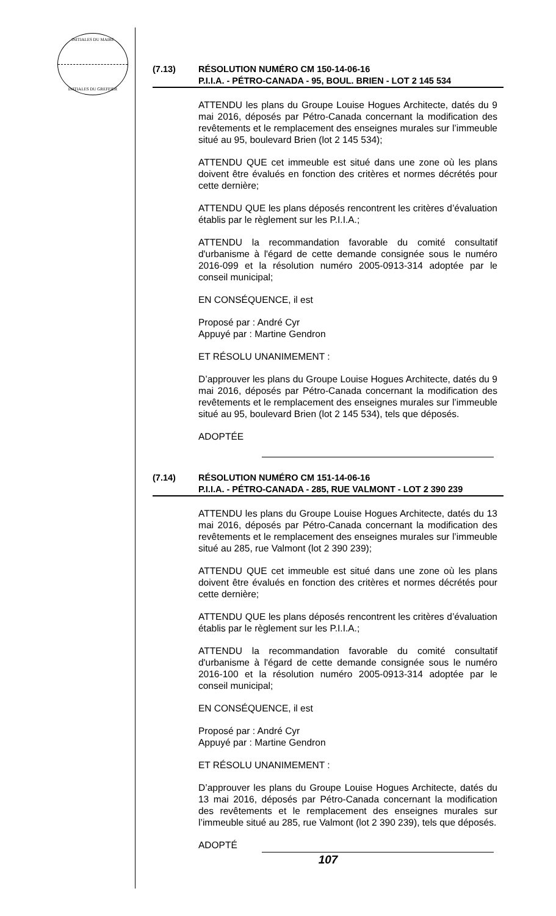INITIALES DU MAIRE
INITIALES DU GREFFIER
(7.13) RÉSOLUTION NUMÉRO CM 150-14-06-16
P.I.I.A. - PÉTRO-CANADA - 95, BOUL. BRIEN - LOT 2 145 534
ATTENDU les plans du Groupe Louise Hogues Architecte, datés du 9 mai 2016, déposés par Pétro-Canada concernant la modification des revêtements et le remplacement des enseignes murales sur l’immeuble situé au 95, boulevard Brien (lot 2 145 534);
ATTENDU QUE cet immeuble est situé dans une zone où les plans doivent être évalués en fonction des critères et normes décrétés pour cette dernière;
ATTENDU QUE les plans déposés rencontrent les critères d’évaluation établis par le règlement sur les P.I.I.A.;
ATTENDU la recommandation favorable du comité consultatif d'urbanisme à l'égard de cette demande consignée sous le numéro 2016-099 et la résolution numéro 2005-0913-314 adoptée par le conseil municipal;
EN CONSÉQUENCE, il est
Proposé par : André Cyr
Appuyé par : Martine Gendron
ET RÉSOLU UNANIMEMENT :
D’approuver les plans du Groupe Louise Hogues Architecte, datés du 9 mai 2016, déposés par Pétro-Canada concernant la modification des revêtements et le remplacement des enseignes murales sur l’immeuble situé au 95, boulevard Brien (lot 2 145 534), tels que déposés.
ADOPTÉE
(7.14) RÉSOLUTION NUMÉRO CM 151-14-06-16
P.I.I.A. - PÉTRO-CANADA - 285, RUE VALMONT - LOT 2 390 239
ATTENDU les plans du Groupe Louise Hogues Architecte, datés du 13 mai 2016, déposés par Pétro-Canada concernant la modification des revêtements et le remplacement des enseignes murales sur l’immeuble situé au 285, rue Valmont (lot 2 390 239);
ATTENDU QUE cet immeuble est situé dans une zone où les plans doivent être évalués en fonction des critères et normes décrétés pour cette dernière;
ATTENDU QUE les plans déposés rencontrent les critères d’évaluation établis par le règlement sur les P.I.I.A.;
ATTENDU la recommandation favorable du comité consultatif d'urbanisme à l'égard de cette demande consignée sous le numéro 2016-100 et la résolution numéro 2005-0913-314 adoptée par le conseil municipal;
EN CONSÉQUENCE, il est
Proposé par : André Cyr
Appuyé par : Martine Gendron
ET RÉSOLU UNANIMEMENT :
D’approuver les plans du Groupe Louise Hogues Architecte, datés du 13 mai 2016, déposés par Pétro-Canada concernant la modification des revêtements et le remplacement des enseignes murales sur l’immeuble situé au 285, rue Valmont (lot 2 390 239), tels que déposés.
ADOPTÉ
107